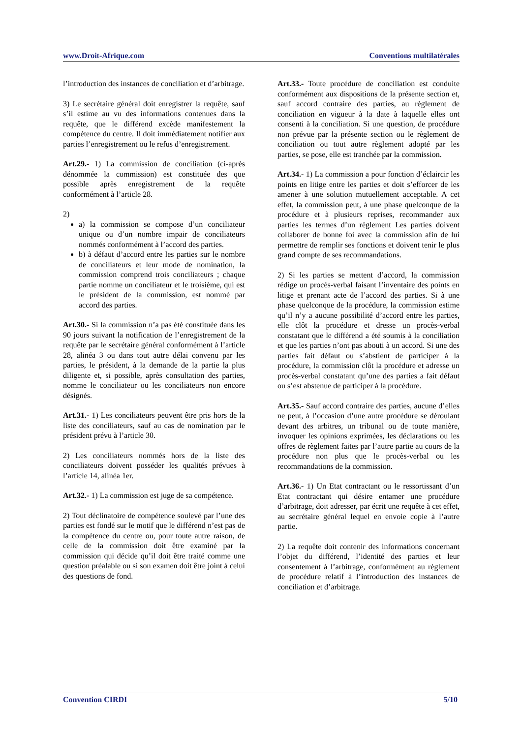www.Droit-Afrique.com Conventions multilatérales
l’introduction des instances de conciliation et d’arbitrage.
3) Le secrétaire général doit enregistrer la requête, sauf s’il estime au vu des informations contenues dans la requête, que le différend excède manifestement la compétence du centre. Il doit immédiatement notifier aux parties l’enregistrement ou le refus d’enregistrement.
Art.29.- 1) La commission de conciliation (ci-après dénommée la commission) est constituée des que possible après enregistrement de la requête conformément à l’article 28.
2)
a) la commission se compose d’un conciliateur unique ou d’un nombre impair de conciliateurs nommés conformément à l’accord des parties.
b) à défaut d’accord entre les parties sur le nombre de conciliateurs et leur mode de nomination, la commission comprend trois conciliateurs ; chaque partie nomme un conciliateur et le troisième, qui est le président de la commission, est nommé par accord des parties.
Art.30.- Si la commission n’a pas été constituée dans les 90 jours suivant la notification de l’enregistrement de la requête par le secrétaire général conformément à l’article 28, alinéa 3 ou dans tout autre délai convenu par les parties, le président, à la demande de la partie la plus diligente et, si possible, après consultation des parties, nomme le conciliateur ou les conciliateurs non encore désignés.
Art.31.- 1) Les conciliateurs peuvent être pris hors de la liste des conciliateurs, sauf au cas de nomination par le président prévu à l’article 30.
2) Les conciliateurs nommés hors de la liste des conciliateurs doivent posséder les qualités prévues à l’article 14, alinéa 1er.
Art.32.- 1) La commission est juge de sa compétence.
2) Tout déclinatoire de compétence soulevé par l’une des parties est fondé sur le motif que le différend n’est pas de la compétence du centre ou, pour toute autre raison, de celle de la commission doit être examiné par la commission qui décide qu’il doit être traité comme une question préalable ou si son examen doit être joint à celui des questions de fond.
Art.33.- Toute procédure de conciliation est conduite conformément aux dispositions de la présente section et, sauf accord contraire des parties, au règlement de conciliation en vigueur à la date à laquelle elles ont consenti à la conciliation. Si une question, de procédure non prévue par la présente section ou le règlement de conciliation ou tout autre règlement adopté par les parties, se pose, elle est tranchée par la commission.
Art.34.- 1) La commission a pour fonction d’éclaircir les points en litige entre les parties et doit s’efforcer de les amener à une solution mutuellement acceptable. A cet effet, la commission peut, à une phase quelconque de la procédure et à plusieurs reprises, recommander aux parties les termes d’un règlement Les parties doivent collaborer de bonne foi avec la commission afin de lui permettre de remplir ses fonctions et doivent tenir le plus grand compte de ses recommandations.
2) Si les parties se mettent d’accord, la commission rédige un procès-verbal faisant l’inventaire des points en litige et prenant acte de l’accord des parties. Si à une phase quelconque de la procédure, la commission estime qu’il n’y a aucune possibilité d’accord entre les parties, elle clôt la procédure et dresse un procès-verbal constatant que le différend a été soumis à la conciliation et que les parties n’ont pas abouti à un accord. Si une des parties fait défaut ou s’abstient de participer à la procédure, la commission clôt la procédure et adresse un procès-verbal constatant qu’une des parties a fait défaut ou s’est abstenue de participer à la procédure.
Art.35.- Sauf accord contraire des parties, aucune d’elles ne peut, à l’occasion d’une autre procédure se déroulant devant des arbitres, un tribunal ou de toute manière, invoquer les opinions exprimées, les déclarations ou les offres de règlement faites par l’autre partie au cours de la procédure non plus que le procès-verbal ou les recommandations de la commission.
Art.36.- 1) Un Etat contractant ou le ressortissant d’un Etat contractant qui désire entamer une procédure d’arbitrage, doit adresser, par écrit une requête à cet effet, au secrétaire général lequel en envoie copie à l’autre partie.
2) La requête doit contenir des informations concernant l’objet du différend, l’identité des parties et leur consentement à l’arbitrage, conformément au règlement de procédure relatif à l’introduction des instances de conciliation et d’arbitrage.
Convention CIRDI 5/10